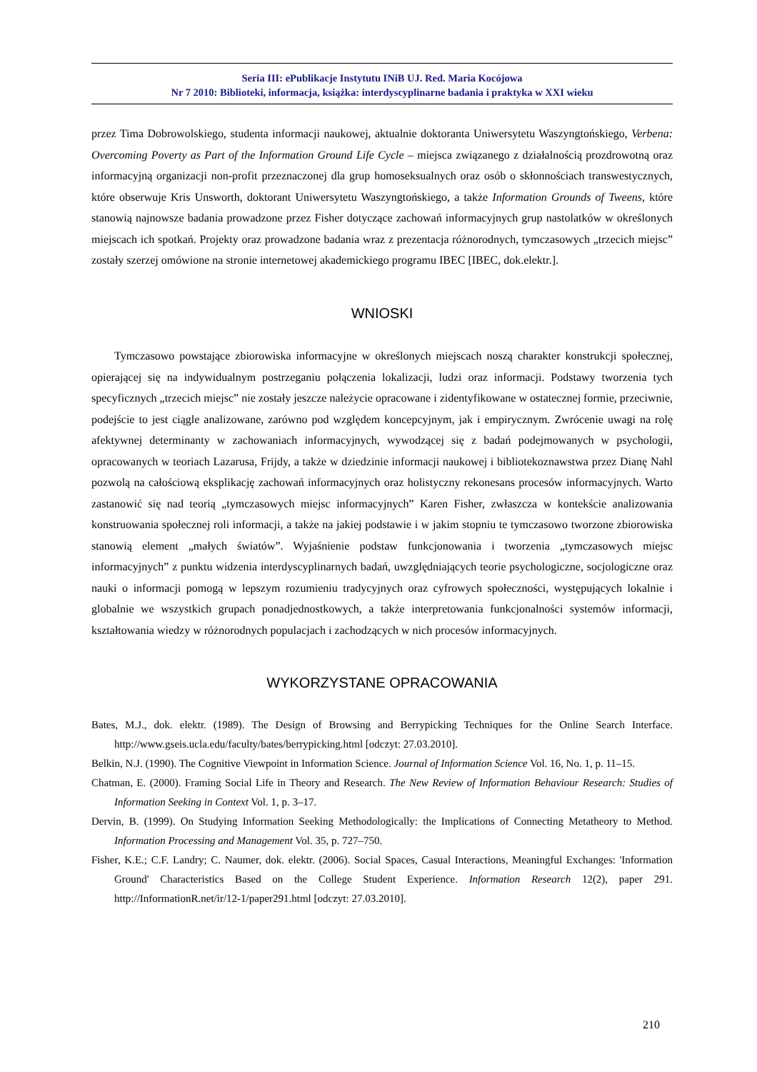Seria III: ePublikacje Instytutu INiB UJ. Red. Maria Kocójowa
Nr 7 2010: Biblioteki, informacja, książka: interdyscyplinarne badania i praktyka w XXI wieku
przez Tima Dobrowolskiego, studenta informacji naukowej, aktualnie doktoranta Uniwersytetu Waszyngtońskiego, Verbena: Overcoming Poverty as Part of the Information Ground Life Cycle – miejsca związanego z działalnością prozdrowotną oraz informacyjną organizacji non-profit przeznaczonej dla grup homoseksualnych oraz osób o skłonnościach transwestycznych, które obserwuje Kris Unsworth, doktorant Uniwersytetu Waszyngtońskiego, a także Information Grounds of Tweens, które stanowią najnowsze badania prowadzone przez Fisher dotyczące zachowań informacyjnych grup nastolatków w określonych miejscach ich spotkań. Projekty oraz prowadzone badania wraz z prezentacja różnorodnych, tymczasowych „trzecich miejsc” zostały szerzej omówione na stronie internetowej akademickiego programu IBEC [IBEC, dok.elektr.].
WNIOSKI
Tymczasowo powstające zbiorowiska informacyjne w określonych miejscach noszą charakter konstrukcji społecznej, opierającej się na indywidualnym postrzeganiu połączenia lokalizacji, ludzi oraz informacji. Podstawy tworzenia tych specyficznych „trzecich miejsc” nie zostały jeszcze należycie opracowane i zidentyfikowane w ostatecznej formie, przeciwnie, podejście to jest ciągle analizowane, zarówno pod względem koncepcyjnym, jak i empirycznym. Zwrócenie uwagi na rolę afektywnej determinanty w zachowaniach informacyjnych, wywodzącej się z badań podejmowanych w psychologii, opracowanych w teoriach Lazarusa, Frijdy, a także w dziedzinie informacji naukowej i bibliotekoznawstwa przez Dianę Nahl pozwolą na całościową eksplikację zachowań informacyjnych oraz holistyczny rekonesans procesów informacyjnych. Warto zastanowić się nad teorią „tymczasowych miejsc informacyjnych” Karen Fisher, zwłaszcza w kontekście analizowania konstruowania społecznej roli informacji, a także na jakiej podstawie i w jakim stopniu te tymczasowo tworzone zbiorowiska stanowią element „małych światów”. Wyjaśnienie podstaw funkcjonowania i tworzenia „tymczasowych miejsc informacyjnych” z punktu widzenia interdyscyplinarnych badań, uwzględniających teorie psychologiczne, socjologiczne oraz nauki o informacji pomogą w lepszym rozumieniu tradycyjnych oraz cyfrowych społeczności, występujących lokalnie i globalnie we wszystkich grupach ponadjednostkowych, a także interpretowania funkcjonalności systemów informacji, kształtowania wiedzy w różnorodnych populacjach i zachodzących w nich procesów informacyjnych.
WYKORZYSTANE OPRACOWANIA
Bates, M.J., dok. elektr. (1989). The Design of Browsing and Berrypicking Techniques for the Online Search Interface. http://www.gseis.ucla.edu/faculty/bates/berrypicking.html [odczyt: 27.03.2010].
Belkin, N.J. (1990). The Cognitive Viewpoint in Information Science. Journal of Information Science Vol. 16, No. 1, p. 11–15.
Chatman, E. (2000). Framing Social Life in Theory and Research. The New Review of Information Behaviour Research: Studies of Information Seeking in Context Vol. 1, p. 3–17.
Dervin, B. (1999). On Studying Information Seeking Methodologically: the Implications of Connecting Metatheory to Method. Information Processing and Management Vol. 35, p. 727–750.
Fisher, K.E.; C.F. Landry; C. Naumer, dok. elektr. (2006). Social Spaces, Casual Interactions, Meaningful Exchanges: 'Information Ground' Characteristics Based on the College Student Experience. Information Research 12(2), paper 291. http://InformationR.net/ir/12-1/paper291.html [odczyt: 27.03.2010].
210